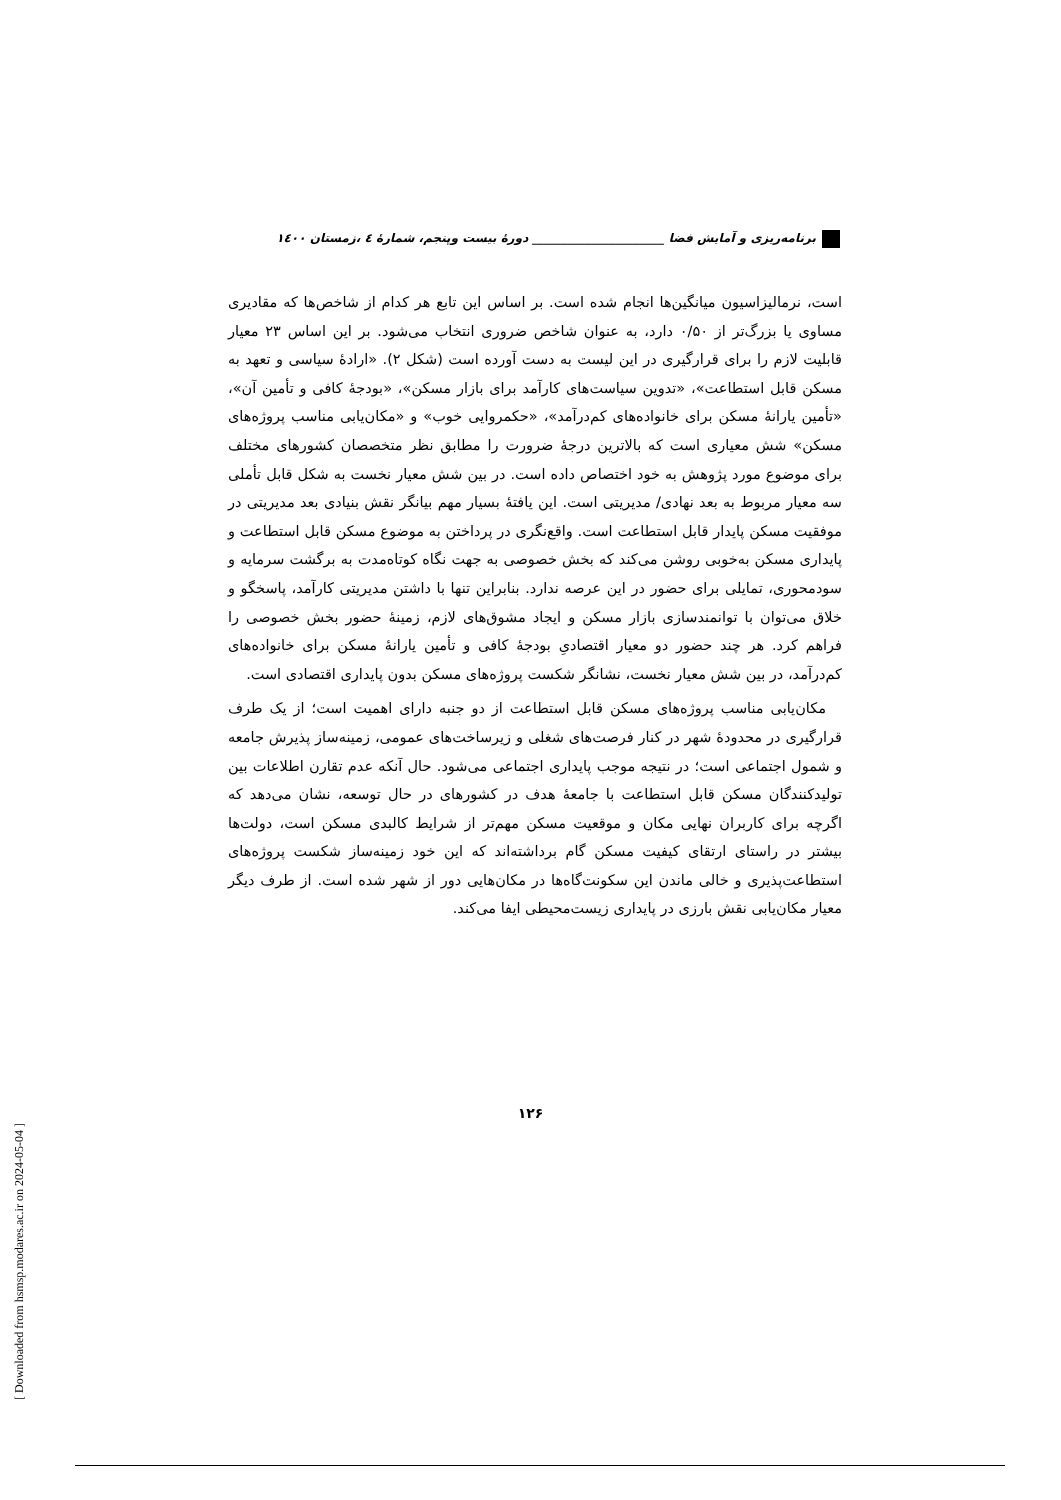برنامه‌ریزی و آمایش فضا ______________________ دورهٔ بیست وپنجم، شمارهٔ ٤ ،زمستان ١٤٠٠
است، نرمالیزاسیون میانگین‌ها انجام شده است. بر اساس این تابع هر کدام از شاخص‌ها که مقادیری مساوی یا بزرگ‌تر از ۰/۵۰ دارد، به عنوان شاخص ضروری انتخاب می‌شود. بر این اساس ۲۳ معیار قابلیت لازم را برای قرارگیری در این لیست به دست آورده است (شکل ۲). «ارادهٔ سیاسی و تعهد به مسکن قابل استطاعت»، «تدوین سیاست‌های کارآمد برای بازار مسکن»، «بودجهٔ کافی و تأمین آن»، «تأمین یارانهٔ مسکن برای خانواده‌های کم‌درآمد»، «حکمروایی خوب» و «مکان‌یابی مناسب پروژه‌های مسکن» شش معیاری است که بالاترین درجهٔ ضرورت را مطابق نظر متخصصان کشورهای مختلف برای موضوع مورد پژوهش به خود اختصاص داده است. در بین شش معیار نخست به شکل قابل تأملی سه معیار مربوط به بعد نهادی/ مدیریتی است. این یافتهٔ بسیار مهم بیانگر نقش بنیادی بعد مدیریتی در موفقیت مسکن پایدار قابل استطاعت است. واقع‌نگری در پرداختن به موضوع مسکن قابل استطاعت و پایداری مسکن به‌خوبی روشن می‌کند که بخش خصوصی به جهت نگاه کوتاه‌مدت به برگشت سرمایه و سودمحوری، تمایلی برای حضور در این عرصه ندارد. بنابراین تنها با داشتن مدیریتی کارآمد، پاسخگو و خلاق می‌توان با توانمندسازی بازار مسکن و ایجاد مشوق‌های لازم، زمینهٔ حضور بخش خصوصی را فراهم کرد. هر چند حضور دو معیار اقتصادیِ بودجهٔ کافی و تأمین یارانهٔ مسکن برای خانواده‌های کم‌درآمد، در بین شش معیار نخست، نشانگر شکست پروژه‌های مسکن بدون پایداری اقتصادی است.
مکان‌یابی مناسب پروژه‌های مسکن قابل استطاعت از دو جنبه دارای اهمیت است؛ از یک طرف قرارگیری در محدودهٔ شهر در کنار فرصت‌های شغلی و زیرساخت‌های عمومی، زمینه‌ساز پذیرش جامعه و شمول اجتماعی است؛ در نتیجه موجب پایداری اجتماعی می‌شود. حال آنکه عدم تقارن اطلاعات بین تولیدکنندگان مسکن قابل استطاعت با جامعهٔ هدف در کشورهای در حال توسعه، نشان می‌دهد که اگرچه برای کاربران نهایی مکان و موقعیت مسکن مهم‌تر از شرایط کالبدی مسکن است، دولت‌ها بیشتر در راستای ارتقای کیفیت مسکن گام برداشته‌اند که این خود زمینه‌ساز شکست پروژه‌های استطاعت‌پذیری و خالی ماندن این سکونت‌گاه‌ها در مکان‌هایی دور از شهر شده است. از طرف دیگر معیار مکان‌یابی نقش بارزی در پایداری زیست‌محیطی ایفا می‌کند.
۱۲۶
[ Downloaded from hsmsp.modares.ac.ir on 2024-05-04 ]